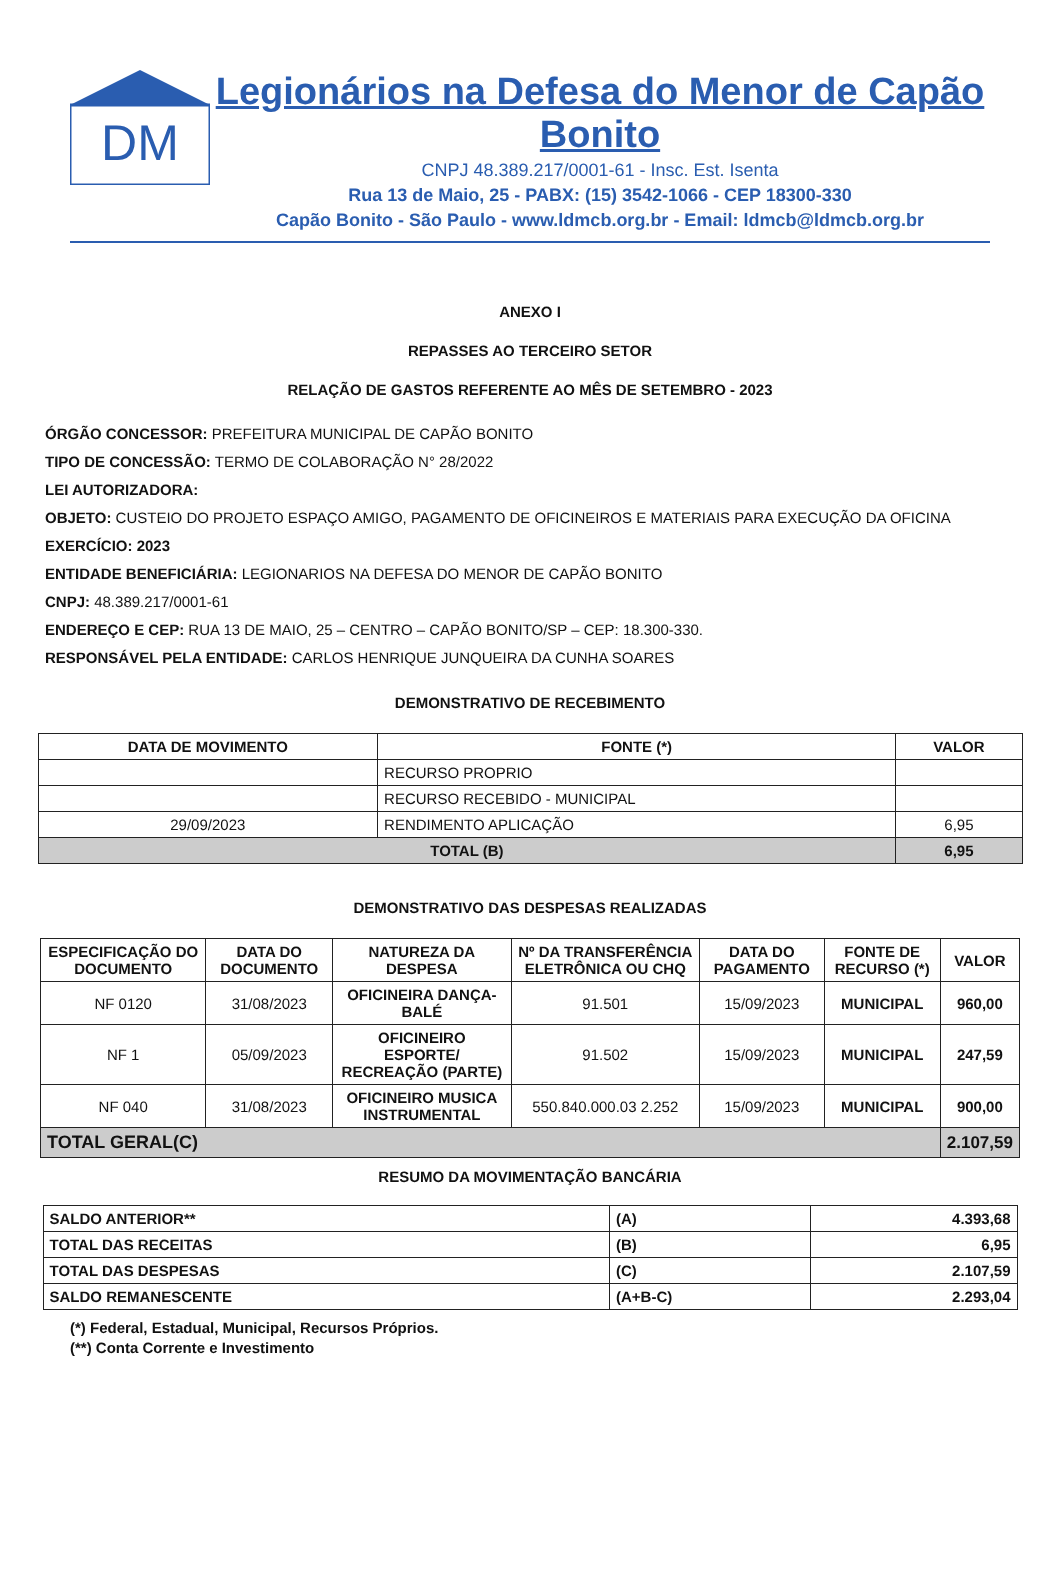DM
Legionários na Defesa do Menor de Capão Bonito
CNPJ 48.389.217/0001-61 - Insc. Est. Isenta
Rua 13 de Maio, 25 - PABX: (15) 3542-1066 - CEP 18300-330
Capão Bonito - São Paulo - www.ldmcb.org.br - Email: ldmcb@ldmcb.org.br
ANEXO I
REPASSES AO TERCEIRO SETOR
RELAÇÃO DE GASTOS REFERENTE AO MÊS DE SETEMBRO - 2023
ÓRGÃO CONCESSOR: PREFEITURA MUNICIPAL DE CAPÃO BONITO
TIPO DE CONCESSÃO: TERMO DE COLABORAÇÃO N° 28/2022
LEI AUTORIZADORA:
OBJETO: CUSTEIO DO PROJETO ESPAÇO AMIGO, PAGAMENTO DE OFICINEIROS E MATERIAIS PARA EXECUÇÃO DA OFICINA
EXERCÍCIO: 2023
ENTIDADE BENEFICIÁRIA: LEGIONARIOS NA DEFESA DO MENOR DE CAPÃO BONITO
CNPJ: 48.389.217/0001-61
ENDEREÇO E CEP: RUA 13 DE MAIO, 25 – CENTRO – CAPÃO BONITO/SP – CEP: 18.300-330.
RESPONSÁVEL PELA ENTIDADE: CARLOS HENRIQUE JUNQUEIRA DA CUNHA SOARES
DEMONSTRATIVO DE RECEBIMENTO
| DATA DE MOVIMENTO | FONTE (*) | VALOR |
| --- | --- | --- |
| | RECURSO PROPRIO | |
| | RECURSO RECEBIDO - MUNICIPAL | |
| 29/09/2023 | RENDIMENTO APLICAÇÃO | 6,95 |
| TOTAL (B) | | 6,95 |
DEMONSTRATIVO DAS DESPESAS REALIZADAS
| ESPECIFICAÇÃO DO DOCUMENTO | DATA DO DOCUMENTO | NATUREZA DA DESPESA | Nº DA TRANSFERÊNCIA ELETRÔNICA OU CHQ | DATA DO PAGAMENTO | FONTE DE RECURSO (*) | VALOR |
| --- | --- | --- | --- | --- | --- | --- |
| NF 0120 | 31/08/2023 | OFICINEIRA DANÇA-BALÉ | 91.501 | 15/09/2023 | MUNICIPAL | 960,00 |
| NF 1 | 05/09/2023 | OFICINEIRO ESPORTE/ RECREAÇÃO (PARTE) | 91.502 | 15/09/2023 | MUNICIPAL | 247,59 |
| NF 040 | 31/08/2023 | OFICINEIRO MUSICA INSTRUMENTAL | 550.840.000.03 2.252 | 15/09/2023 | MUNICIPAL | 900,00 |
| TOTAL GERAL(C) | | | | | | 2.107,59 |
RESUMO DA MOVIMENTAÇÃO BANCÁRIA
| SALDO ANTERIOR** | (A) | 4.393,68 |
| TOTAL DAS RECEITAS | (B) | 6,95 |
| TOTAL DAS DESPESAS | (C) | 2.107,59 |
| SALDO REMANESCENTE | (A+B-C) | 2.293,04 |
(*) Federal, Estadual, Municipal, Recursos Próprios.
(**) Conta Corrente e Investimento